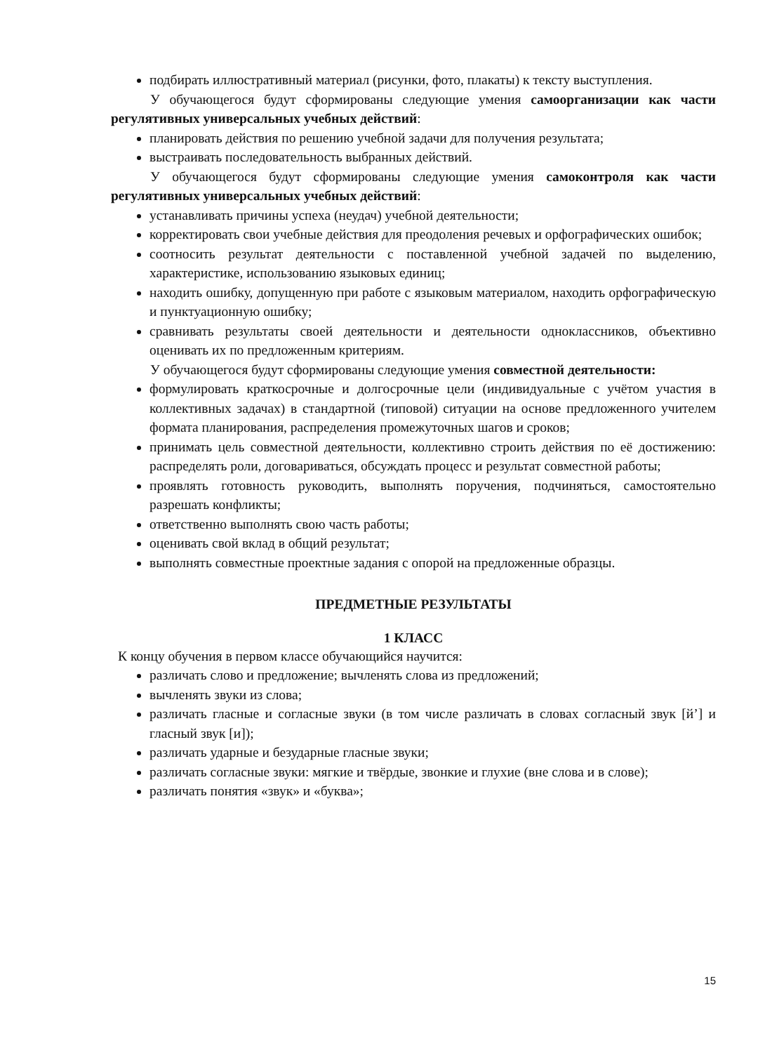подбирать иллюстративный материал (рисунки, фото, плакаты) к тексту выступления.
У обучающегося будут сформированы следующие умения самоорганизации как части регулятивных универсальных учебных действий:
планировать действия по решению учебной задачи для получения результата;
выстраивать последовательность выбранных действий.
У обучающегося будут сформированы следующие умения самоконтроля как части регулятивных универсальных учебных действий:
устанавливать причины успеха (неудач) учебной деятельности;
корректировать свои учебные действия для преодоления речевых и орфографических ошибок;
соотносить результат деятельности с поставленной учебной задачей по выделению, характеристике, использованию языковых единиц;
находить ошибку, допущенную при работе с языковым материалом, находить орфографическую и пунктуационную ошибку;
сравнивать результаты своей деятельности и деятельности одноклассников, объективно оценивать их по предложенным критериям.
У обучающегося будут сформированы следующие умения совместной деятельности:
формулировать краткосрочные и долгосрочные цели (индивидуальные с учётом участия в коллективных задачах) в стандартной (типовой) ситуации на основе предложенного учителем формата планирования, распределения промежуточных шагов и сроков;
принимать цель совместной деятельности, коллективно строить действия по её достижению: распределять роли, договариваться, обсуждать процесс и результат совместной работы;
проявлять готовность руководить, выполнять поручения, подчиняться, самостоятельно разрешать конфликты;
ответственно выполнять свою часть работы;
оценивать свой вклад в общий результат;
выполнять совместные проектные задания с опорой на предложенные образцы.
ПРЕДМЕТНЫЕ РЕЗУЛЬТАТЫ
1 КЛАСС
К концу обучения в первом классе обучающийся научится:
различать слово и предложение; вычленять слова из предложений;
вычленять звуки из слова;
различать гласные и согласные звуки (в том числе различать в словах согласный звук [й’] и гласный звук [и]);
различать ударные и безударные гласные звуки;
различать согласные звуки: мягкие и твёрдые, звонкие и глухие (вне слова и в слове);
различать понятия «звук» и «буква»;
15